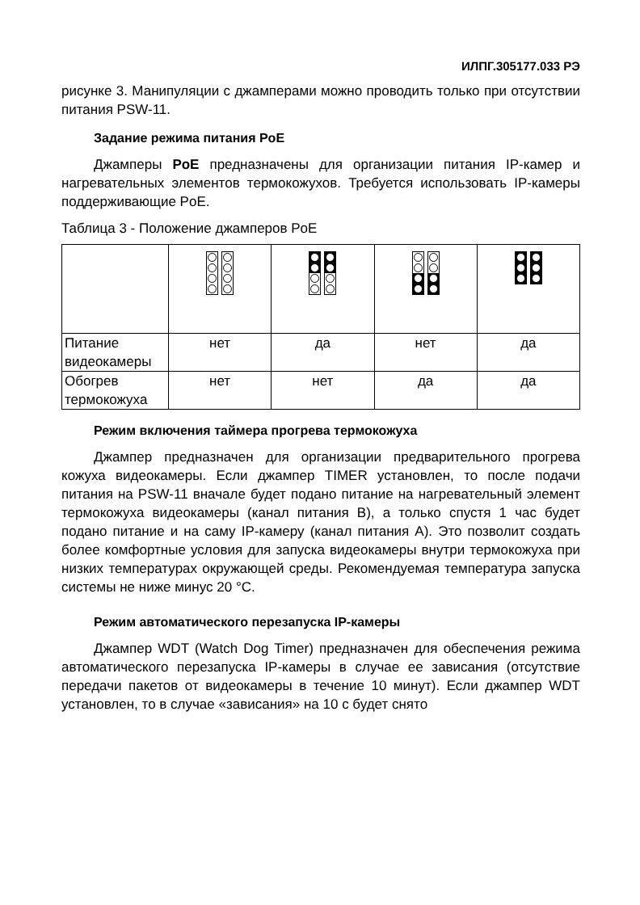ИЛПГ.305177.033 РЭ
рисунке 3. Манипуляции с джамперами можно проводить только при отсутствии питания PSW-11.
Задание режима питания PoE
Джамперы PoE предназначены для организации питания IP-камер и нагревательных элементов термокожухов. Требуется использовать IP-камеры поддерживающие PoE.
Таблица 3 - Положение джамперов PoE
| Питание видеокамеры | нет | да | нет | да |
| Обогрев термокожуха | нет | нет | да | да |
Режим включения таймера прогрева термокожуха
Джампер предназначен для организации предварительного прогрева кожуха видеокамеры. Если джампер TIMER установлен, то после подачи питания на PSW-11 вначале будет подано питание на нагревательный элемент термокожуха видеокамеры (канал питания B), а только спустя 1 час будет подано питание и на саму IP-камеру (канал питания A). Это позволит создать более комфортные условия для запуска видеокамеры внутри термокожуха при низких температурах окружающей среды. Рекомендуемая температура запуска системы не ниже минус 20 °C.
Режим автоматического перезапуска IP-камеры
Джампер WDT (Watch Dog Timer) предназначен для обеспечения режима автоматического перезапуска IP-камеры в случае ее зависания (отсутствие передачи пакетов от видеокамеры в течение 10 минут). Если джампер WDT установлен, то в случае «зависания» на 10 с будет снято